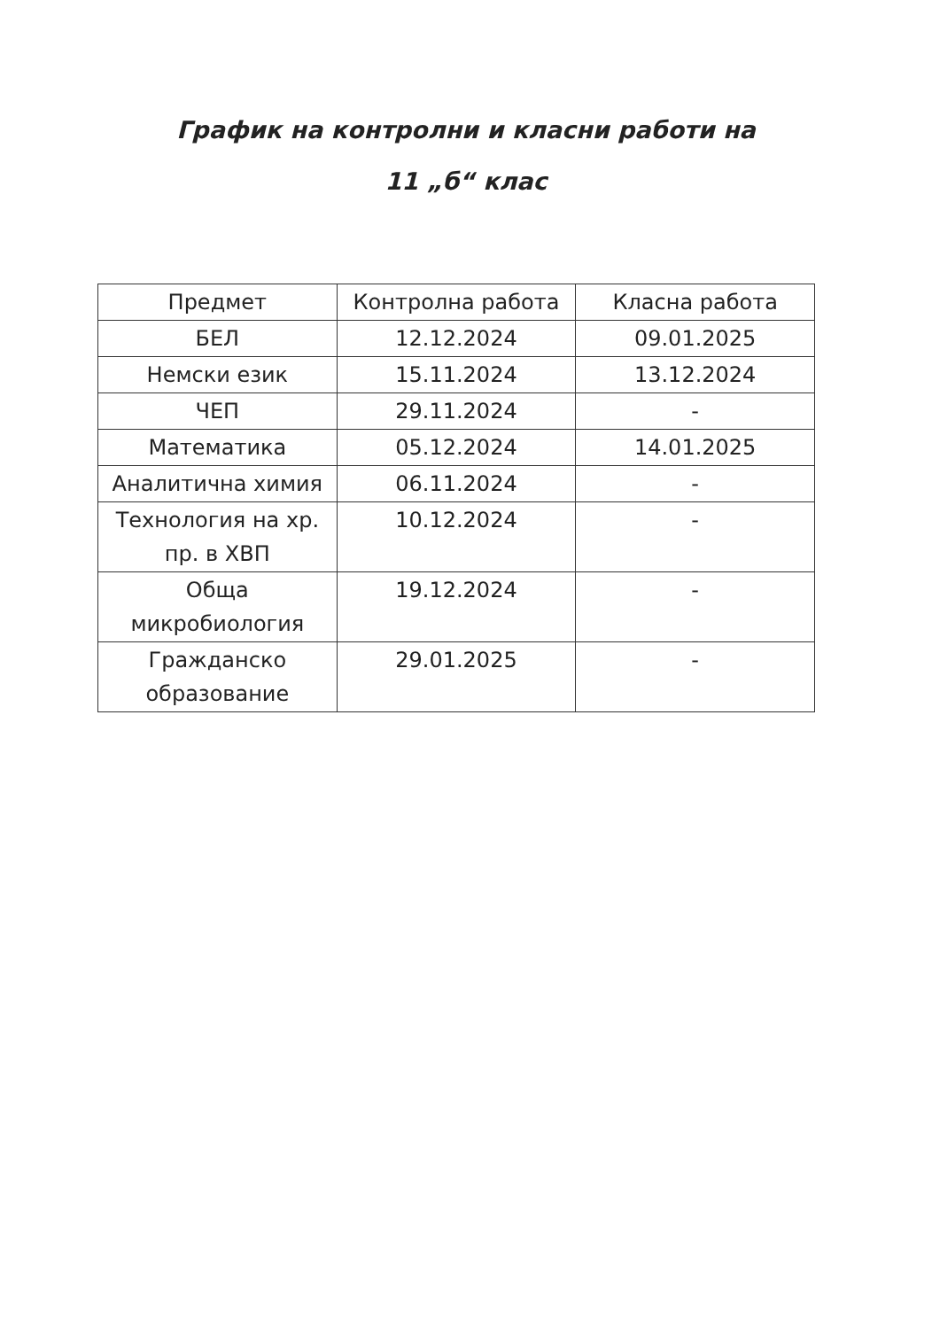График на контролни и класни работи на
11 „б“ клас
| Предмет | Контролна работа | Класна работа |
| --- | --- | --- |
| БЕЛ | 12.12.2024 | 09.01.2025 |
| Немски език | 15.11.2024 | 13.12.2024 |
| ЧЕП | 29.11.2024 | - |
| Математика | 05.12.2024 | 14.01.2025 |
| Аналитична химия | 06.11.2024 | - |
| Технология на хр. пр. в ХВП | 10.12.2024 | - |
| Обща микробиология | 19.12.2024 | - |
| Гражданско образование | 29.01.2025 | - |